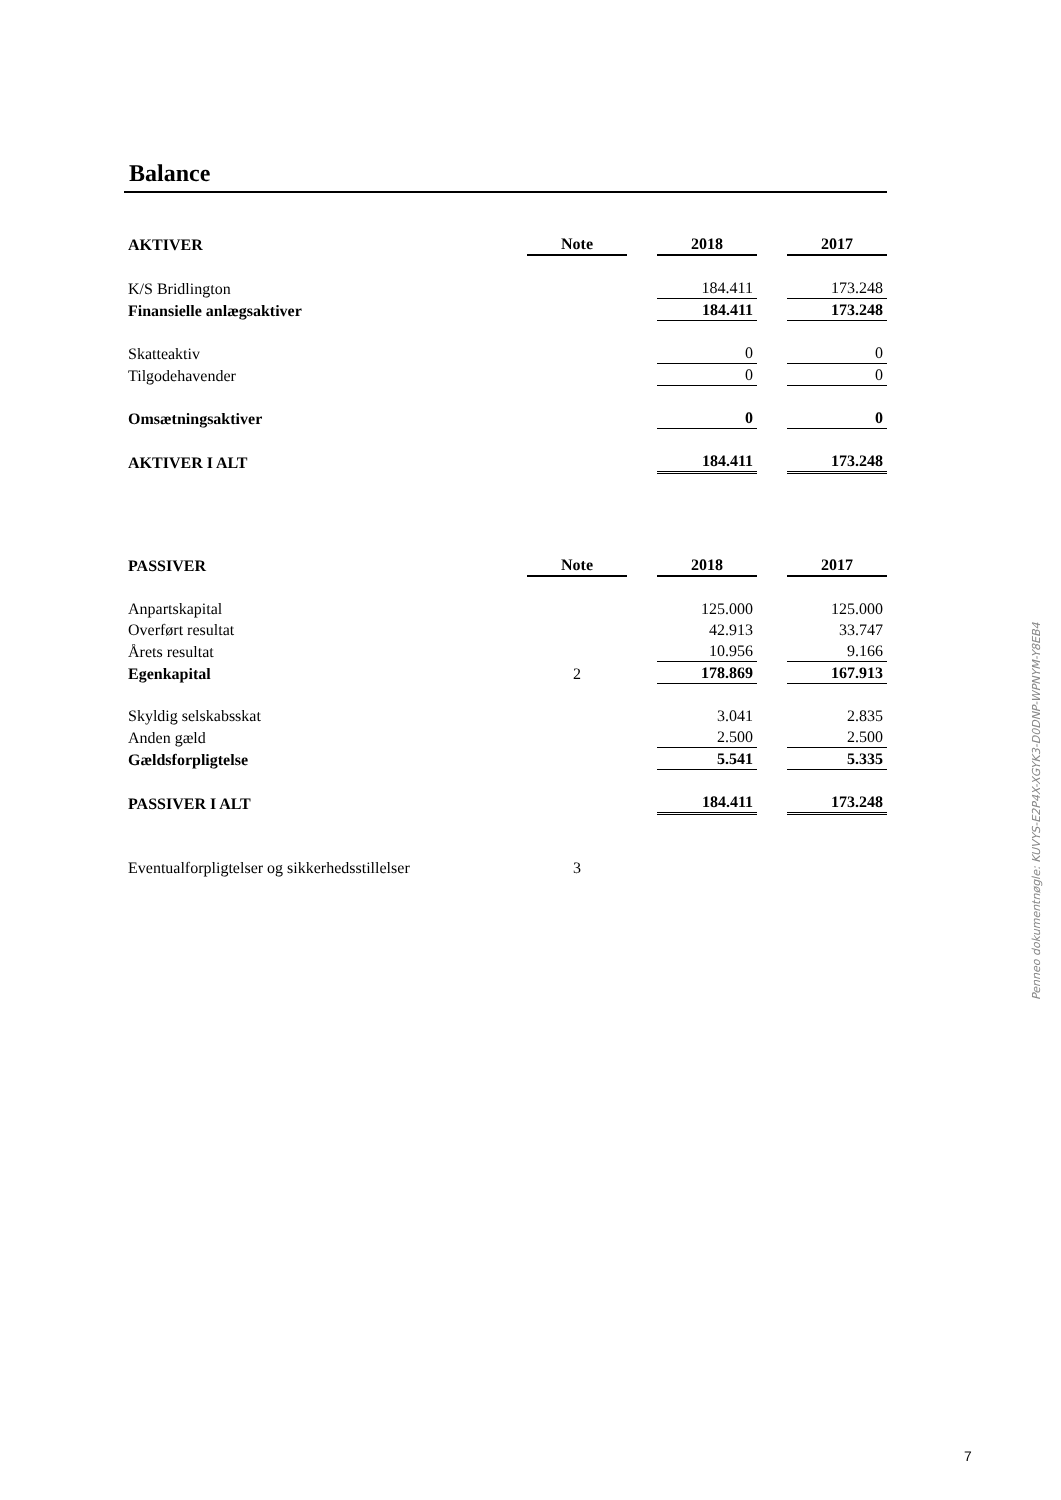Balance
| AKTIVER | Note | | 2018 | | 2017 |
| K/S Bridlington | | | 184.411 | | 173.248 |
| Finansielle anlægsaktiver | | | 184.411 | | 173.248 |
| Skatteaktiv | | | 0 | | 0 |
| Tilgodehavender | | | 0 | | 0 |
| Omsætningsaktiver | | | 0 | | 0 |
| AKTIVER I ALT | | | 184.411 | | 173.248 |
| PASSIVER | Note | | 2018 | | 2017 |
| Anpartskapital | | | 125.000 | | 125.000 |
| Overført resultat | | | 42.913 | | 33.747 |
| Årets resultat | | | 10.956 | | 9.166 |
| Egenkapital | 2 | | 178.869 | | 167.913 |
| Skyldig selskabsskat | | | 3.041 | | 2.835 |
| Anden gæld | | | 2.500 | | 2.500 |
| Gældsforpligtelse | | | 5.541 | | 5.335 |
| PASSIVER I ALT | | | 184.411 | | 173.248 |
| Eventualforpligtelser og sikkerhedsstillelser | 3 | | | | |
Penneo dokumentnøgle: KUVYS-E2P4X-XGYK3-D0DNP-WPNYM-Y8EB4
7